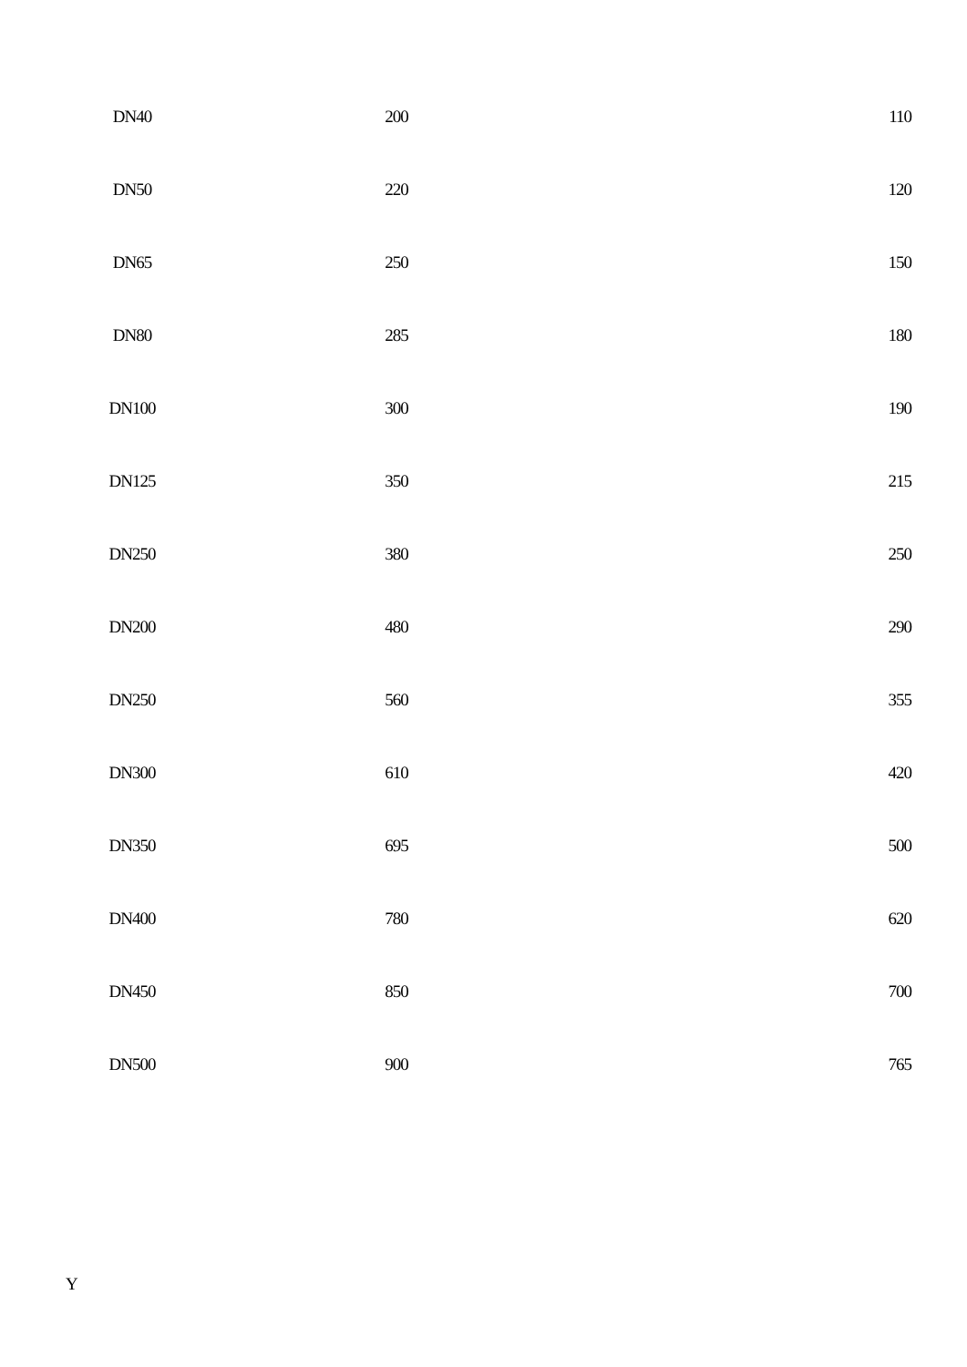| DN40 | 200 | 110 |
| DN50 | 220 | 120 |
| DN65 | 250 | 150 |
| DN80 | 285 | 180 |
| DN100 | 300 | 190 |
| DN125 | 350 | 215 |
| DN250 | 380 | 250 |
| DN200 | 480 | 290 |
| DN250 | 560 | 355 |
| DN300 | 610 | 420 |
| DN350 | 695 | 500 |
| DN400 | 780 | 620 |
| DN450 | 850 | 700 |
| DN500 | 900 | 765 |
Y